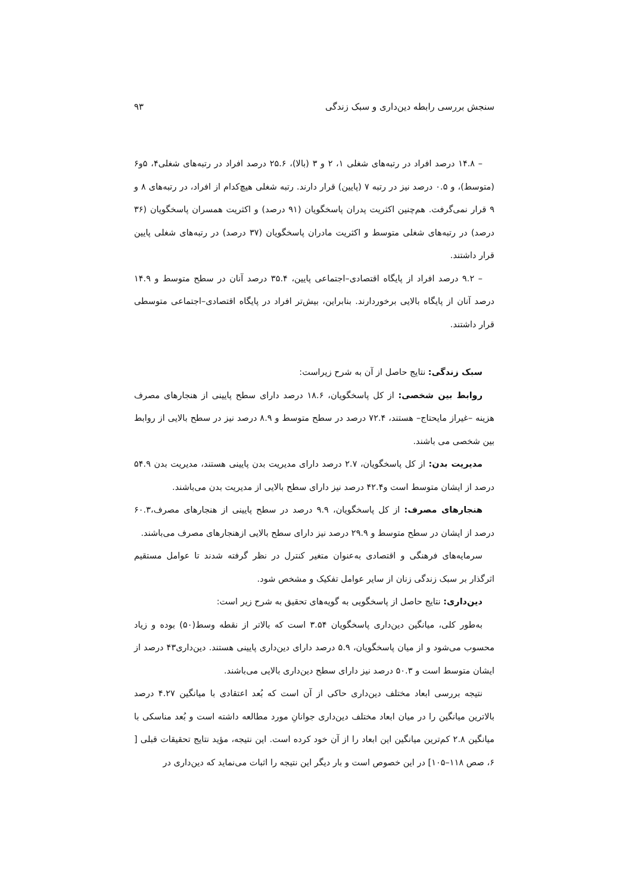سنجش بررسی رابطه دین‌داری و سبک زندگی ۹۳
– ۱۴.۸ درصد افراد در رتبه‌های شغلی ۱، ۲ و ۳ (بالا)، ۲۵.۶ درصد افراد در رتبه‌های شغلی۴، ۵و۶ (متوسط)، و ۰.۵ درصد نیز در رتبه ۷ (پایین) قرار دارند. رتبه شغلی هیچ‌کدام از افراد، در رتبه‌های ۸ و ۹ قرار نمی‌گرفت. هم‌چنین اکثریت پدران پاسخگویان (۹۱ درصد) و اکثریت همسران پاسخگویان (۳۶ درصد) در رتبه‌های شغلی متوسط و اکثریت مادران پاسخگویان (۳۷ درصد) در رتبه‌های شغلی پایین قرار داشتند.
– ۹.۲ درصد افراد از پایگاه اقتصادی–اجتماعی پایین، ۳۵.۴ درصد آنان در سطح متوسط و ۱۴.۹ درصد آنان از پایگاه بالایی برخوردارند. بنابراین، بیش‌تر افراد در پایگاه اقتصادی–اجتماعی متوسطی قرار داشتند.
سبک زندگی: نتایج حاصل از آن به شرح زیراست:
روابط بین شخصی: از کل پاسخگویان، ۱۸.۶ درصد دارای سطح پایینی از هنجارهای مصرف هزینه –غیراز مایحتاج– هستند، ۷۲.۴ درصد در سطح متوسط و ۸.۹ درصد نیز در سطح بالایی از روابط بین شخصی می باشند.
مدیریت بدن: از کل پاسخگویان، ۲.۷ درصد دارای مدیریت بدن پایینی هستند، مدیریت بدن ۵۴.۹ درصد از ایشان متوسط است و۴۲.۴ درصد نیز دارای سطح بالایی از مدیریت بدن می‌باشند.
هنجارهای مصرف: از کل پاسخگویان، ۹.۹ درصد در سطح پایینی از هنجارهای مصرف،۶۰.۳ درصد از ایشان در سطح متوسط و ۲۹.۹ درصد نیز دارای سطح بالایی ازهنجارهای مصرف می‌باشند.
سرمایه‌های فرهنگی و اقتصادی به‌عنوان متغیر کنترل در نظر گرفته شدند تا عوامل مستقیم اثرگذار بر سبک زندگی زنان از سایر عوامل تفکیک و مشخص شود.
دین‌داری: نتایج حاصل از پاسخگویی به گویه‌های تحقیق به شرح زیر است:
به‌طور کلی، میانگین دین‌داری پاسخگویان ۳.۵۴ است که بالاتر از نقطه وسط(۵۰) بوده و زیاد محسوب می‌شود و از میان پاسخگویان، ۵.۹ درصد دارای دین‌داری پایینی هستند. دین‌داری۴۳ درصد از ایشان متوسط است و ۵۰.۳ درصد نیز دارای سطح دین‌داری بالایی می‌باشند.
نتیجه بررسی ابعاد مختلف دین‌داری حاکی از آن است که بُعد اعتقادی با میانگین ۴.۲۷ درصد بالاترین میانگین را در میان ابعاد مختلف دین‌داری جوانانِ مورد مطالعه داشته است و بُعد مناسکی با میانگین ۲.۸ کم‌ترین میانگین این ابعاد را از آن خود کرده است. این نتیجه، مؤید نتایج تحقیقات قبلی [ ۶، صص ۱۱۸–۱۰۵] در این خصوص است و بار دیگر این نتیجه را اثبات می‌نماید که دین‌داری در